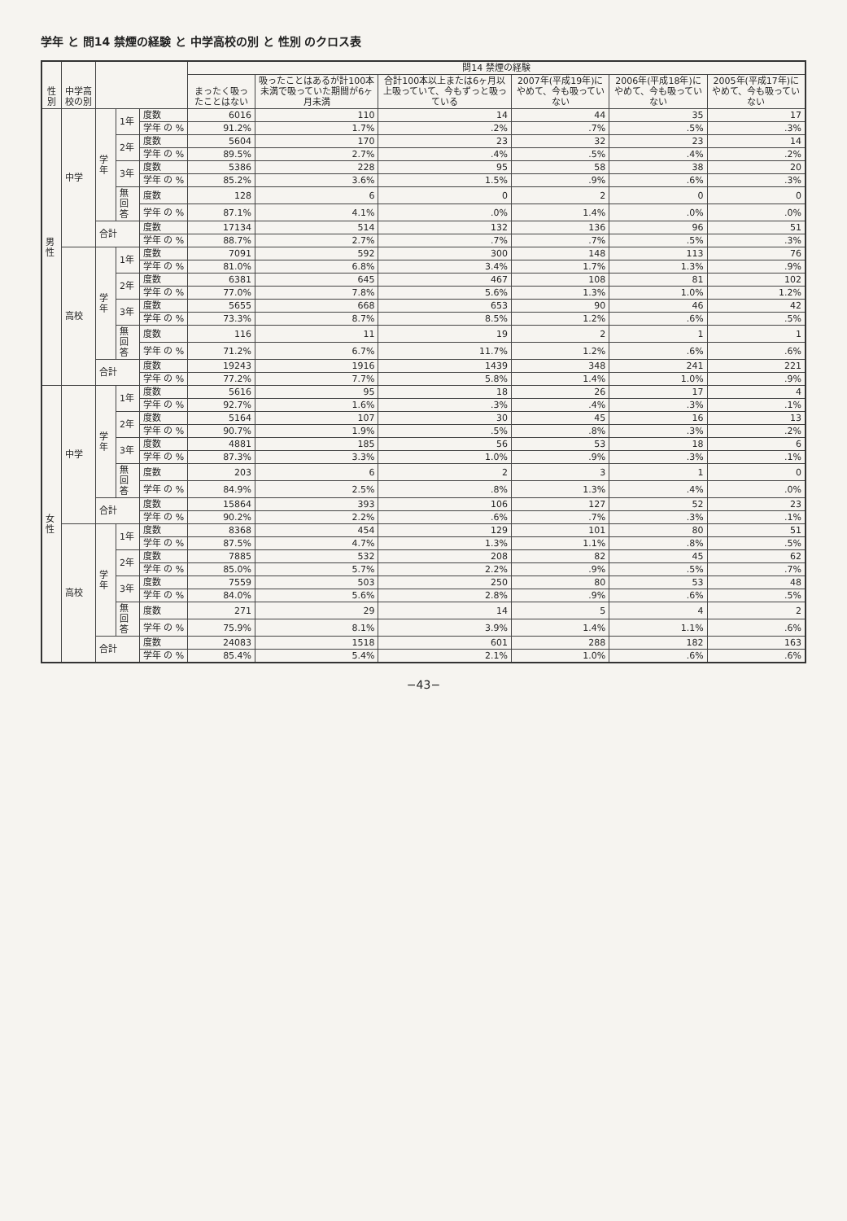学年 と 問14 禁煙の経験 と 中学高校の別 と 性別 のクロス表
| 性別 | 中学高校の別 | | | | 問14 禁煙の経験 | | | | | |
| --- | --- | --- | --- | --- | --- | --- | --- | --- | --- | --- |
| | | | | | まったく吸ったことはない | 吸ったことはあるが計100本未満で吸っていた期間が6ヶ月未満 | 合計100本以上または6ヶ月以上吸っていて、今もずっと吸っている | 2007年(平成19年)にやめて、今も吸っていない | 2006年(平成18年)にやめて、今も吸っていない | 2005年(平成17年)にやめて、今も吸っていない |
| 男性 | 中学 | 学年 | 1年 | 度数 | 6016 | 110 | 14 | 44 | 35 | 17 |
| | | | | 学年 の % | 91.2% | 1.7% | .2% | .7% | .5% | .3% |
| | | | 2年 | 度数 | 5604 | 170 | 23 | 32 | 23 | 14 |
| | | | | 学年 の % | 89.5% | 2.7% | .4% | .5% | .4% | .2% |
| | | | 3年 | 度数 | 5386 | 228 | 95 | 58 | 38 | 20 |
| | | | | 学年 の % | 85.2% | 3.6% | 1.5% | .9% | .6% | .3% |
| | | | 無回答 | 度数 | 128 | 6 | 0 | 2 | 0 | 0 |
| | | | | 学年 の % | 87.1% | 4.1% | .0% | 1.4% | .0% | .0% |
| | | 合計 | | 度数 | 17134 | 514 | 132 | 136 | 96 | 51 |
| | | | | 学年 の % | 88.7% | 2.7% | .7% | .7% | .5% | .3% |
| | 高校 | 学年 | 1年 | 度数 | 7091 | 592 | 300 | 148 | 113 | 76 |
| | | | | 学年 の % | 81.0% | 6.8% | 3.4% | 1.7% | 1.3% | .9% |
| | | | 2年 | 度数 | 6381 | 645 | 467 | 108 | 81 | 102 |
| | | | | 学年 の % | 77.0% | 7.8% | 5.6% | 1.3% | 1.0% | 1.2% |
| | | | 3年 | 度数 | 5655 | 668 | 653 | 90 | 46 | 42 |
| | | | | 学年 の % | 73.3% | 8.7% | 8.5% | 1.2% | .6% | .5% |
| | | | 無回答 | 度数 | 116 | 11 | 19 | 2 | 1 | 1 |
| | | | | 学年 の % | 71.2% | 6.7% | 11.7% | 1.2% | .6% | .6% |
| | | 合計 | | 度数 | 19243 | 1916 | 1439 | 348 | 241 | 221 |
| | | | | 学年 の % | 77.2% | 7.7% | 5.8% | 1.4% | 1.0% | .9% |
| 女性 | 中学 | 学年 | 1年 | 度数 | 5616 | 95 | 18 | 26 | 17 | 4 |
| | | | | 学年 の % | 92.7% | 1.6% | .3% | .4% | .3% | .1% |
| | | | 2年 | 度数 | 5164 | 107 | 30 | 45 | 16 | 13 |
| | | | | 学年 の % | 90.7% | 1.9% | .5% | .8% | .3% | .2% |
| | | | 3年 | 度数 | 4881 | 185 | 56 | 53 | 18 | 6 |
| | | | | 学年 の % | 87.3% | 3.3% | 1.0% | .9% | .3% | .1% |
| | | | 無回答 | 度数 | 203 | 6 | 2 | 3 | 1 | 0 |
| | | | | 学年 の % | 84.9% | 2.5% | .8% | 1.3% | .4% | .0% |
| | | 合計 | | 度数 | 15864 | 393 | 106 | 127 | 52 | 23 |
| | | | | 学年 の % | 90.2% | 2.2% | .6% | .7% | .3% | .1% |
| | 高校 | 学年 | 1年 | 度数 | 8368 | 454 | 129 | 101 | 80 | 51 |
| | | | | 学年 の % | 87.5% | 4.7% | 1.3% | 1.1% | .8% | .5% |
| | | | 2年 | 度数 | 7885 | 532 | 208 | 82 | 45 | 62 |
| | | | | 学年 の % | 85.0% | 5.7% | 2.2% | .9% | .5% | .7% |
| | | | 3年 | 度数 | 7559 | 503 | 250 | 80 | 53 | 48 |
| | | | | 学年 の % | 84.0% | 5.6% | 2.8% | .9% | .6% | .5% |
| | | | 無回答 | 度数 | 271 | 29 | 14 | 5 | 4 | 2 |
| | | | | 学年 の % | 75.9% | 8.1% | 3.9% | 1.4% | 1.1% | .6% |
| | | 合計 | | 度数 | 24083 | 1518 | 601 | 288 | 182 | 163 |
| | | | | 学年 の % | 85.4% | 5.4% | 2.1% | 1.0% | .6% | .6% |
−43−